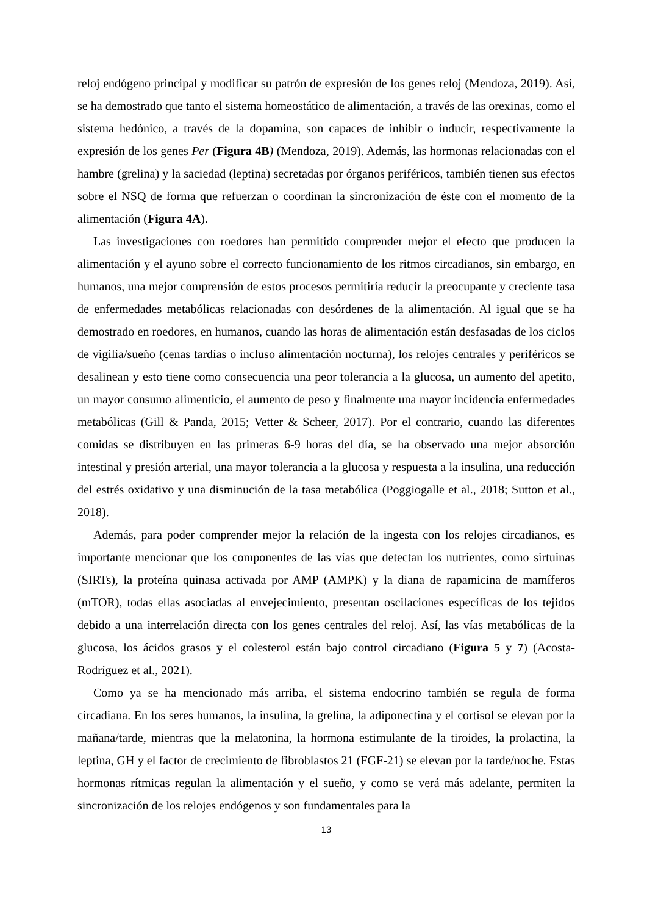reloj endógeno principal y modificar su patrón de expresión de los genes reloj (Mendoza, 2019). Así, se ha demostrado que tanto el sistema homeostático de alimentación, a través de las orexinas, como el sistema hedónico, a través de la dopamina, son capaces de inhibir o inducir, respectivamente la expresión de los genes Per (Figura 4B) (Mendoza, 2019). Además, las hormonas relacionadas con el hambre (grelina) y la saciedad (leptina) secretadas por órganos periféricos, también tienen sus efectos sobre el NSQ de forma que refuerzan o coordinan la sincronización de éste con el momento de la alimentación (Figura 4A).
Las investigaciones con roedores han permitido comprender mejor el efecto que producen la alimentación y el ayuno sobre el correcto funcionamiento de los ritmos circadianos, sin embargo, en humanos, una mejor comprensión de estos procesos permitiría reducir la preocupante y creciente tasa de enfermedades metabólicas relacionadas con desórdenes de la alimentación. Al igual que se ha demostrado en roedores, en humanos, cuando las horas de alimentación están desfasadas de los ciclos de vigilia/sueño (cenas tardías o incluso alimentación nocturna), los relojes centrales y periféricos se desalinean y esto tiene como consecuencia una peor tolerancia a la glucosa, un aumento del apetito, un mayor consumo alimenticio, el aumento de peso y finalmente una mayor incidencia enfermedades metabólicas (Gill & Panda, 2015; Vetter & Scheer, 2017). Por el contrario, cuando las diferentes comidas se distribuyen en las primeras 6-9 horas del día, se ha observado una mejor absorción intestinal y presión arterial, una mayor tolerancia a la glucosa y respuesta a la insulina, una reducción del estrés oxidativo y una disminución de la tasa metabólica (Poggiogalle et al., 2018; Sutton et al., 2018).
Además, para poder comprender mejor la relación de la ingesta con los relojes circadianos, es importante mencionar que los componentes de las vías que detectan los nutrientes, como sirtuinas (SIRTs), la proteína quinasa activada por AMP (AMPK) y la diana de rapamicina de mamíferos (mTOR), todas ellas asociadas al envejecimiento, presentan oscilaciones específicas de los tejidos debido a una interrelación directa con los genes centrales del reloj. Así, las vías metabólicas de la glucosa, los ácidos grasos y el colesterol están bajo control circadiano (Figura 5 y 7) (Acosta-Rodríguez et al., 2021).
Como ya se ha mencionado más arriba, el sistema endocrino también se regula de forma circadiana. En los seres humanos, la insulina, la grelina, la adiponectina y el cortisol se elevan por la mañana/tarde, mientras que la melatonina, la hormona estimulante de la tiroides, la prolactina, la leptina, GH y el factor de crecimiento de fibroblastos 21 (FGF-21) se elevan por la tarde/noche. Estas hormonas rítmicas regulan la alimentación y el sueño, y como se verá más adelante, permiten la sincronización de los relojes endógenos y son fundamentales para la
13